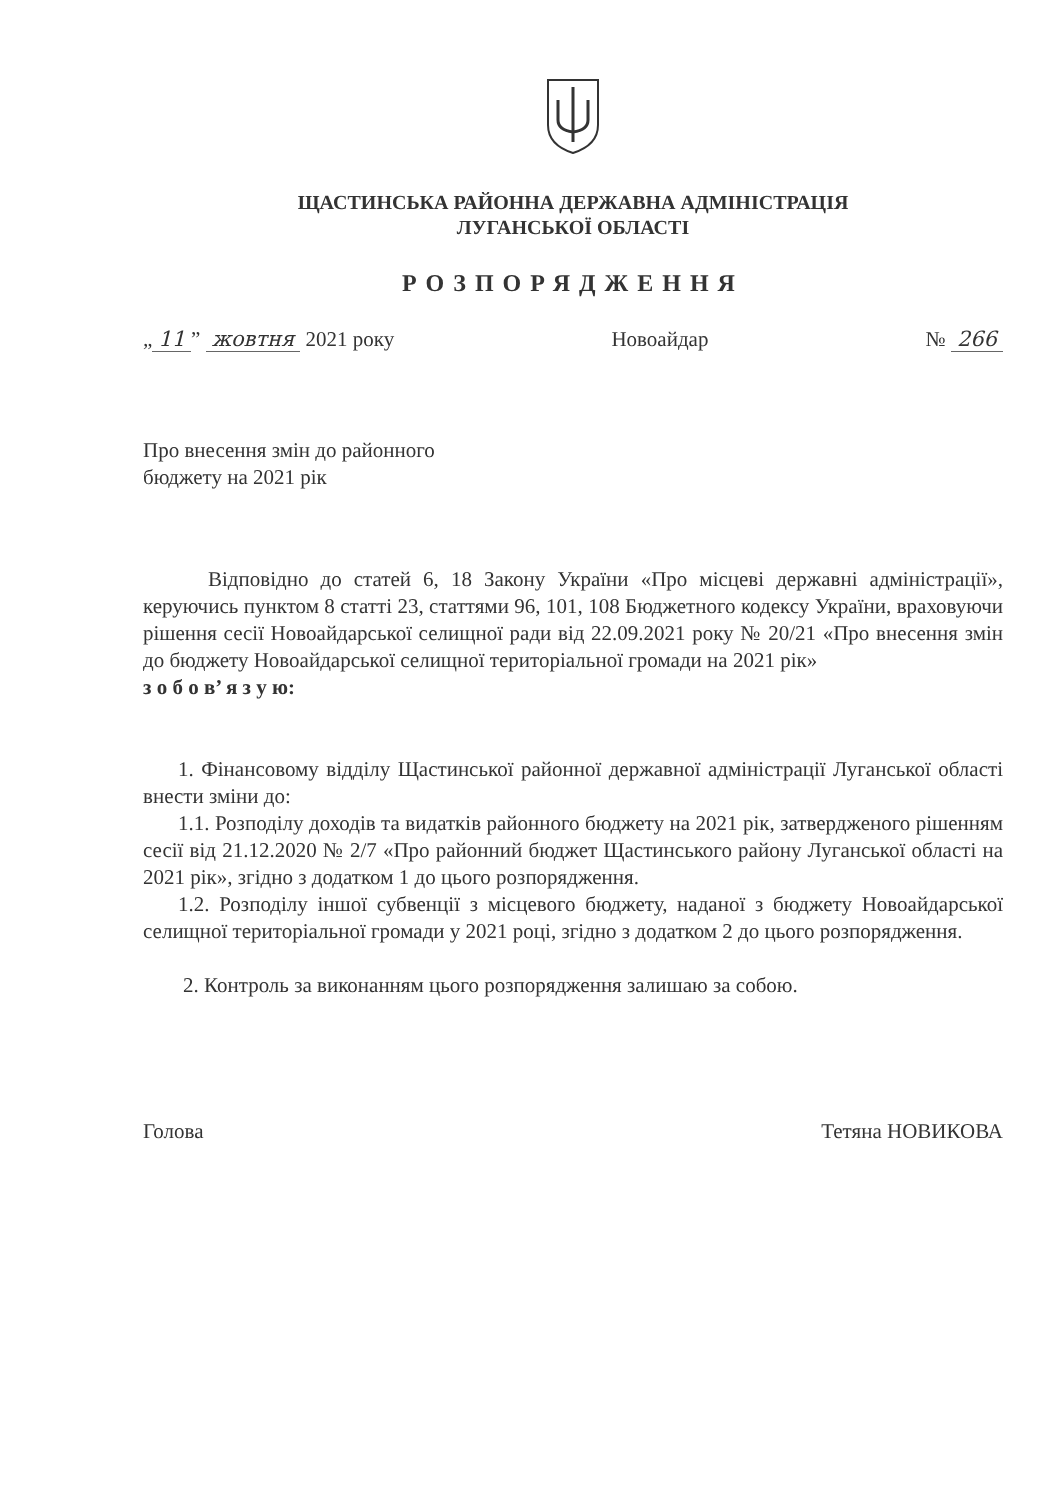ЩАСТИНСЬКА РАЙОННА ДЕРЖАВНА АДМІНІСТРАЦІЯ
ЛУГАНСЬКОЇ ОБЛАСТІ
РОЗПОРЯДЖЕННЯ
„ 11” жовтня 2021 року Новоайдар № 266
Про внесення змін до районного
бюджету на 2021 рік
Відповідно до статей 6, 18 Закону України «Про місцеві державні адміністрації», керуючись пунктом 8 статті 23, статтями 96, 101, 108 Бюджетного кодексу України, враховуючи рішення сесії Новоайдарської селищної ради від 22.09.2021 року № 20/21 «Про внесення змін до бюджету Новоайдарської селищної територіальної громади на 2021 рік»
з о б о в’ я з у ю:
1. Фінансовому відділу Щастинської районної державної адміністрації Луганської області внести зміни до:
1.1. Розподілу доходів та видатків районного бюджету на 2021 рік, затвердженого рішенням сесії від 21.12.2020 № 2/7 «Про районний бюджет Щастинського району Луганської області на 2021 рік», згідно з додатком 1 до цього розпорядження.
1.2. Розподілу іншої субвенції з місцевого бюджету, наданої з бюджету Новоайдарської селищної територіальної громади у 2021 році, згідно з додатком 2 до цього розпорядження.
2. Контроль за виконанням цього розпорядження залишаю за собою.
Голова Тетяна НОВИКОВА